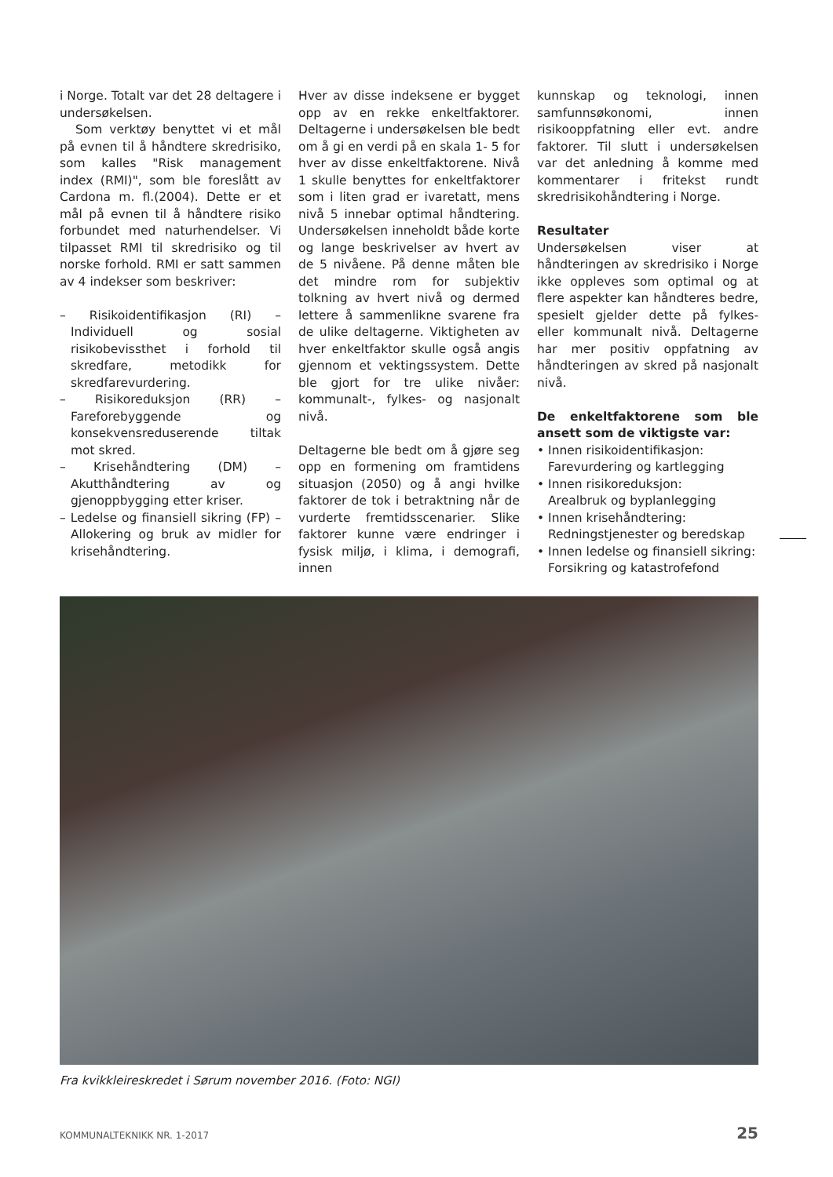i Norge. Totalt var det 28 deltagere i undersøkelsen.
Som verktøy benyttet vi et mål på evnen til å håndtere skredrisiko, som kalles "Risk management index (RMI)", som ble foreslått av Cardona m. fl.(2004). Dette er et mål på evnen til å håndtere risiko forbundet med naturhendelser. Vi tilpasset RMI til skredrisiko og til norske forhold. RMI er satt sammen av 4 indekser som beskriver:
– Risikoidentifikasjon (RI) – Individuell og sosial risikobevissthet i forhold til skredfare, metodikk for skredfarevurdering.
– Risikoreduksjon (RR) – Fareforebyggende og konsekvensreduserende tiltak mot skred.
– Krisehåndtering (DM) – Akutthåndtering av og gjenoppbygging etter kriser.
– Ledelse og finansiell sikring (FP) – Allokering og bruk av midler for krisehåndtering.
Hver av disse indeksene er bygget opp av en rekke enkeltfaktorer. Deltagerne i undersøkelsen ble bedt om å gi en verdi på en skala 1- 5 for hver av disse enkeltfaktorene. Nivå 1 skulle benyttes for enkeltfaktorer som i liten grad er ivaretatt, mens nivå 5 innebar optimal håndtering. Undersøkelsen inneholdt både korte og lange beskrivelser av hvert av de 5 nivåene. På denne måten ble det mindre rom for subjektiv tolkning av hvert nivå og dermed lettere å sammenlikne svarene fra de ulike deltagerne. Viktigheten av hver enkeltfaktor skulle også angis gjennom et vektingssystem. Dette ble gjort for tre ulike nivåer: kommunalt-, fylkes- og nasjonalt nivå.
Deltagerne ble bedt om å gjøre seg opp en formening om framtidens situasjon (2050) og å angi hvilke faktorer de tok i betraktning når de vurderte fremtidsscenarier. Slike faktorer kunne være endringer i fysisk miljø, i klima, i demografi, innen
kunnskap og teknologi, innen samfunnsøkonomi, innen risikooppfatning eller evt. andre faktorer. Til slutt i undersøkelsen var det anledning å komme med kommentarer i fritekst rundt skredrisikohåndtering i Norge.
Resultater
Undersøkelsen viser at håndteringen av skredrisiko i Norge ikke oppleves som optimal og at flere aspekter kan håndteres bedre, spesielt gjelder dette på fylkes- eller kommunalt nivå. Deltagerne har mer positiv oppfatning av håndteringen av skred på nasjonalt nivå.
De enkeltfaktorene som ble ansett som de viktigste var:
• Innen risikoidentifikasjon:
Farevurdering og kartlegging
• Innen risikoreduksjon:
Arealbruk og byplanlegging
• Innen krisehåndtering:
Redningstjenester og beredskap
• Innen ledelse og finansiell sikring:
Forsikring og katastrofefond
Fra kvikkleireskredet i Sørum november 2016. (Foto: NGI)
KOMMUNALTEKNIKK NR. 1-2017 25